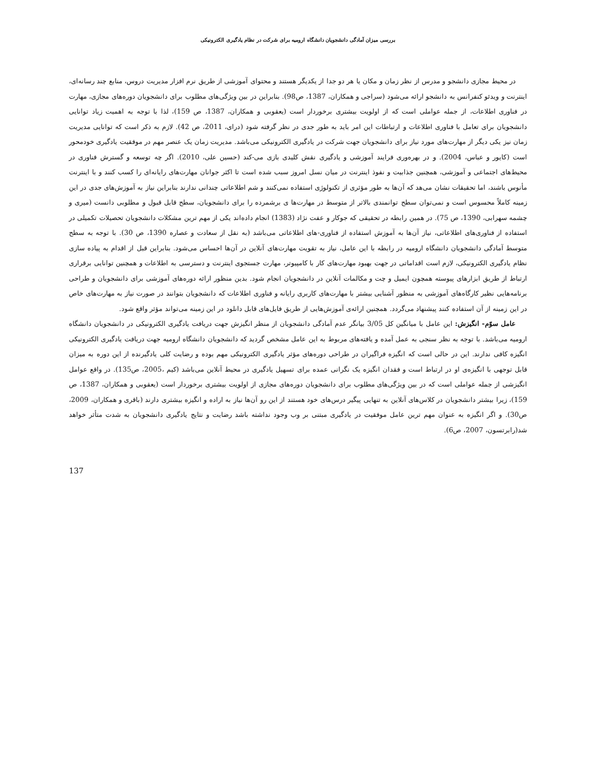بررسی میزان آمادگی دانشجویان دانشگاه ارومیه برای شرکت در نظام یادگیری الکترونیکی
در محیط مجازی دانشجو و مدرس از نظر زمان و مکان یا هر دو جدا از یکدیگر هستند و محتوای آموزشی از طریق نرم افزار مدیریت دروس، منابع چند رسانه‌ای، اینترنت و ویدئو کنفرانس به دانشجو ارائه می‌شود (سراجی و همکاران، 1387، ص98). بنابراین در بین ویژگی‌های مطلوب برای دانشجویان دوره‌های مجازی، مهارت در فناوری اطلاعات، از جمله عواملی است که از اولویت بیشتری برخوردار است (یعقوبی و همکاران، 1387، ص 159)، لذا با توجه به اهمیت زیاد توانایی دانشجویان برای تعامل با فناوری اطلاعات و ارتباطات این امر باید به طور جدی در نظر گرفته شود (درای، 2011، ص 42). لازم به ذکر است که توانایی مدیریت زمان نیز یکی دیگر از مهارت‌های مورد نیاز برای دانشجویان جهت شرکت در یادگیری الکترونیکی می‌باشد. مدیریت زمان یک عنصر مهم در موفقیت یادگیری خودمحور است (کایور و عباس، 2004). و در بهره‌وری فرایند آموزشی و یادگیری نقش کلیدی بازی می-کند (حسین علی، 2010). اگر چه توسعه و گسترش فناوری در محیط‌های اجتماعی و آموزشی، همچنین جذابیت و نفوذ اینترنت در میان نسل امروز سبب شده است تا اکثر جوانان مهارت‌های رایانه‌ای را کسب کنند و با اینترنت مأنوس باشند، اما تحقیقات نشان می‌هد که آن‌ها به طور مؤثری از تکنولوژی استفاده نمی‌کنند و شم اطلاعاتی چندانی ندارند بنابراین نیاز به آموزش‌های جدی در این زمینه کاملاً محسوس است و نمی‌توان سطح توانمندی بالاتر از متوسط در مهارت‌ها ی برشمرده را برای دانشجویان، سطح قابل قبول و مطلوبی دانست (میری و چشمه سهرابی، 1390، ص 75). در همین رابطه در تحقیقی که جوکار و عفت نژاد (1383) انجام داده‌اند یکی از مهم ترین مشکلات دانشجویان تحصیلات تکمیلی در استفاده از فناوری‌های اطلاعاتی، نیاز آن‌ها به آموزش استفاده از فناوری-های اطلاعاتی می‌باشد (به نقل از سعادت و عصاره 1390، ص 30). با توجه به سطح متوسط آمادگی دانشجویان دانشگاه ارومیه در رابطه با این عامل، نیاز به تقویت مهارت‌های آنلاین در آن‌ها احساس می‌شود. بنابراین قبل از اقدام به پیاده سازی نظام یادگیری الکترونیکی، لازم است اقداماتی در جهت بهبود مهارت‌های کار با کامپیوتر، مهارت جستجوی اینترنت و دسترسی به اطلاعات و همچنین توانایی برقراری ارتباط از طریق ابزارهای پیوسته همچون ایمیل و چت و مکالمات آنلاین در دانشجویان انجام شود. بدین منظور ارائه دوره‌های آموزشی برای دانشجویان و طراحی برنامه‌هایی نظیر کارگاه‌های آموزشی به منظور آشنایی بیشتر با مهارت‌های کاربری رایانه و فناوری اطلاعات که دانشجویان بتوانند در صورت نیاز به مهارت‌های خاص در این زمینه از آن استفاده کنند پیشنهاد می‌گردد. همچنین ارائه‌ی آموزش‌هایی از طریق فایل‌های قابل دانلود در این زمینه می‌تواند مؤثر واقع شود.
عامل سوّم- انگیزش: این عامل با میانگین کل 3/05 بیانگر عدم آمادگی دانشجویان از منظر انگیزش جهت دریافت یادگیری الکترونیکی در دانشجویان دانشگاه ارومیه می‌باشد. با توجه به نظر سنجی به عمل آمده و یافته‌های مربوط به این عامل مشخص گردید که دانشجویان دانشگاه ارومیه جهت دریافت یادگیری الکترونیکی انگیزه کافی ندارند. این در حالی است که انگیزه فراگیران در طراحی دوره‌های مؤثر یادگیری الکترونیکی مهم بوده و رضایت کلی یادگیرنده از این دوره به میزان قابل توجهی با انگیزه‌ی او در ارتباط است و فقدان انگیزه یک نگرانی عمده برای تسهیل یادگیری در محیط آنلاین می‌باشد (کیم ،2005، ص135). در واقع عوامل انگیزشی از جمله عواملی است که در بین ویژگی‌های مطلوب برای دانشجویان دوره‌های مجازی از اولویت بیشتری برخوردار است (یعقوبی و همکاران، 1387، ص 159)، زیرا بیشتر دانشجویان در کلاس‌های آنلاین به تنهایی پیگیر درس‌های خود هستند از این رو آن‌ها نیاز به اراده و انگیزه بیشتری دارند (باقری و همکاران، 2009، ص30). و اگر انگیزه به عنوان مهم ترین عامل موفقیت در یادگیری مبتنی بر وب وجود نداشته باشد رضایت و نتایج یادگیری دانشجویان به شدت متأثر خواهد شد(رابرتسون، 2007، ص6).
137